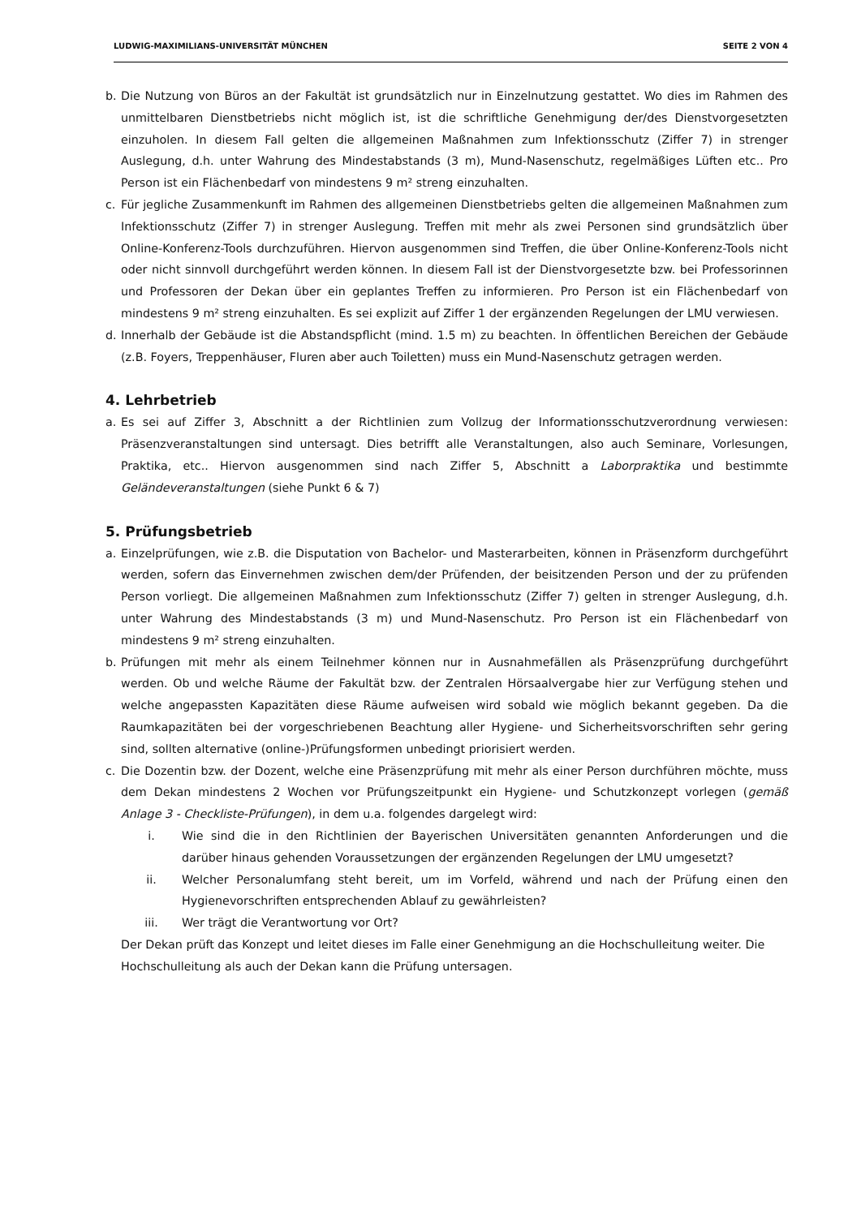LUDWIG-MAXIMILIANS-UNIVERSITÄT MÜNCHEN SEITE 2 VON 4
b. Die Nutzung von Büros an der Fakultät ist grundsätzlich nur in Einzelnutzung gestattet. Wo dies im Rahmen des unmittelbaren Dienstbetriebs nicht möglich ist, ist die schriftliche Genehmigung der/des Dienstvorgesetzten einzuholen. In diesem Fall gelten die allgemeinen Maßnahmen zum Infektionsschutz (Ziffer 7) in strenger Auslegung, d.h. unter Wahrung des Mindestabstands (3 m), Mund-Nasenschutz, regelmäßiges Lüften etc.. Pro Person ist ein Flächenbedarf von mindestens 9 m² streng einzuhalten.
c. Für jegliche Zusammenkunft im Rahmen des allgemeinen Dienstbetriebs gelten die allgemeinen Maßnahmen zum Infektionsschutz (Ziffer 7) in strenger Auslegung. Treffen mit mehr als zwei Personen sind grundsätzlich über Online-Konferenz-Tools durchzuführen. Hiervon ausgenommen sind Treffen, die über Online-Konferenz-Tools nicht oder nicht sinnvoll durchgeführt werden können. In diesem Fall ist der Dienstvorgesetzte bzw. bei Professorinnen und Professoren der Dekan über ein geplantes Treffen zu informieren. Pro Person ist ein Flächenbedarf von mindestens 9 m² streng einzuhalten. Es sei explizit auf Ziffer 1 der ergänzenden Regelungen der LMU verwiesen.
d. Innerhalb der Gebäude ist die Abstandspflicht (mind. 1.5 m) zu beachten. In öffentlichen Bereichen der Gebäude (z.B. Foyers, Treppenhäuser, Fluren aber auch Toiletten) muss ein Mund-Nasenschutz getragen werden.
4. Lehrbetrieb
a. Es sei auf Ziffer 3, Abschnitt a der Richtlinien zum Vollzug der Informationsschutzverordnung verwiesen: Präsenzveranstaltungen sind untersagt. Dies betrifft alle Veranstaltungen, also auch Seminare, Vorlesungen, Praktika, etc.. Hiervon ausgenommen sind nach Ziffer 5, Abschnitt a Laborpraktika und bestimmte Geländeveranstaltungen (siehe Punkt 6 & 7)
5. Prüfungsbetrieb
a. Einzelprüfungen, wie z.B. die Disputation von Bachelor- und Masterarbeiten, können in Präsenzform durchgeführt werden, sofern das Einvernehmen zwischen dem/der Prüfenden, der beisitzenden Person und der zu prüfenden Person vorliegt. Die allgemeinen Maßnahmen zum Infektionsschutz (Ziffer 7) gelten in strenger Auslegung, d.h. unter Wahrung des Mindestabstands (3 m) und Mund-Nasenschutz. Pro Person ist ein Flächenbedarf von mindestens 9 m² streng einzuhalten.
b. Prüfungen mit mehr als einem Teilnehmer können nur in Ausnahmefällen als Präsenzprüfung durchgeführt werden. Ob und welche Räume der Fakultät bzw. der Zentralen Hörsaalvergabe hier zur Verfügung stehen und welche angepassten Kapazitäten diese Räume aufweisen wird sobald wie möglich bekannt gegeben. Da die Raumkapazitäten bei der vorgeschriebenen Beachtung aller Hygiene- und Sicherheitsvorschriften sehr gering sind, sollten alternative (online-)Prüfungsformen unbedingt priorisiert werden.
c. Die Dozentin bzw. der Dozent, welche eine Präsenzprüfung mit mehr als einer Person durchführen möchte, muss dem Dekan mindestens 2 Wochen vor Prüfungszeitpunkt ein Hygiene- und Schutzkonzept vorlegen (gemäß Anlage 3 - Checkliste-Prüfungen), in dem u.a. folgendes dargelegt wird:
i. Wie sind die in den Richtlinien der Bayerischen Universitäten genannten Anforderungen und die darüber hinaus gehenden Voraussetzungen der ergänzenden Regelungen der LMU umgesetzt?
ii. Welcher Personalumfang steht bereit, um im Vorfeld, während und nach der Prüfung einen den Hygienevorschriften entsprechenden Ablauf zu gewährleisten?
iii. Wer trägt die Verantwortung vor Ort?
Der Dekan prüft das Konzept und leitet dieses im Falle einer Genehmigung an die Hochschulleitung weiter. Die Hochschulleitung als auch der Dekan kann die Prüfung untersagen.